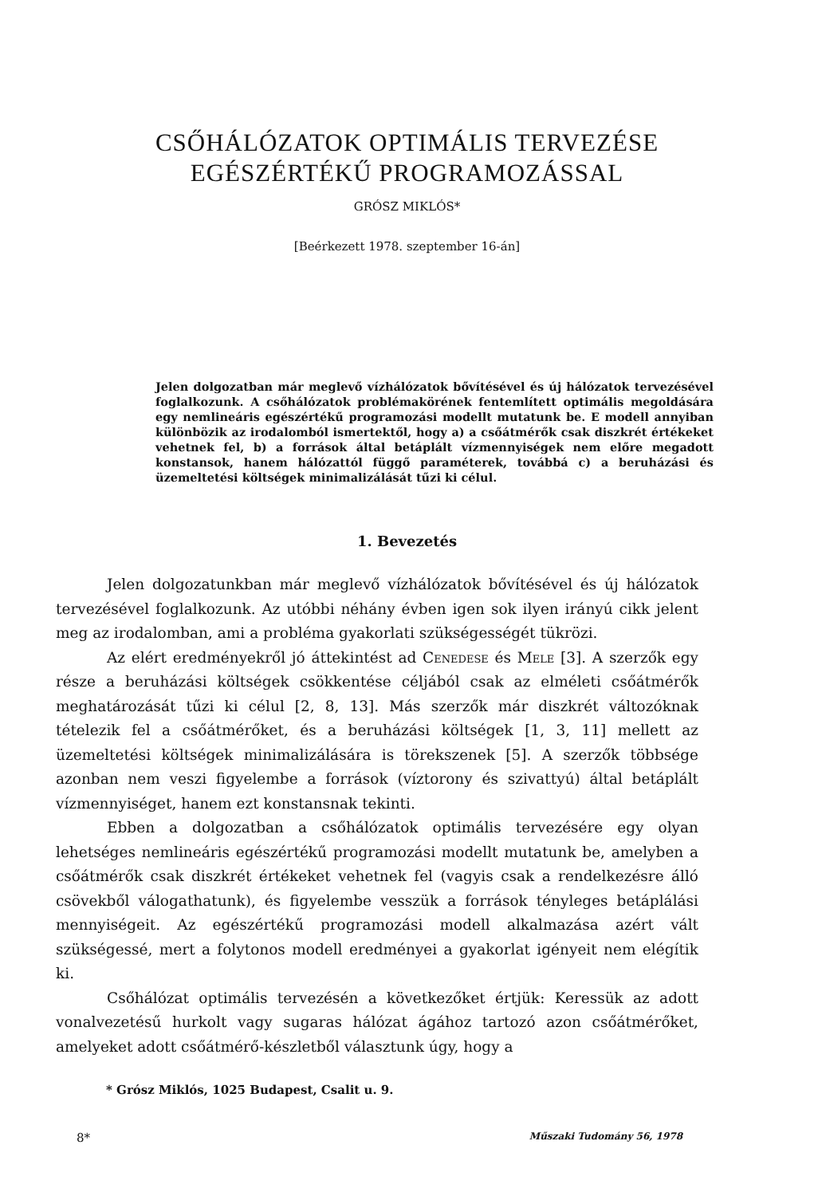CSŐHÁLÓZATOK OPTIMÁLIS TERVEZÉSE
EGÉSZÉRTÉKŰ PROGRAMOZÁSSAL
GRÓSZ MIKLÓS*
[Beérkezett 1978. szeptember 16-án]
Jelen dolgozatban már meglevő vízhálózatok bővítésével és új hálózatok tervezésével foglalkozunk. A csőhálózatok problémakörének fentemlített optimális megoldására egy nemlineáris egészértékű programozási modellt mutatunk be. E modell annyiban különbözik az irodalomból ismertektől, hogy a) a csőátmérők csak diszkrét értékeket vehetnek fel, b) a források által betáplált vízmennyiségek nem előre megadott konstansok, hanem hálózattól függő paraméterek, továbbá c) a beruházási és üzemeltetési költségek minimalizálását tűzi ki célul.
1. Bevezetés
Jelen dolgozatunkban már meglevő vízhálózatok bővítésével és új hálózatok tervezésével foglalkozunk. Az utóbbi néhány évben igen sok ilyen irányú cikk jelent meg az irodalomban, ami a probléma gyakorlati szükségességét tükrözi.
Az elért eredményekről jó áttekintést ad Cenedese és Mele [3]. A szerzők egy része a beruházási költségek csökkentése céljából csak az elméleti csőátmérők meghatározását tűzi ki célul [2, 8, 13]. Más szerzők már diszkrét változóknak tételezik fel a csőátmérőket, és a beruházási költségek [1, 3, 11] mellett az üzemeltetési költségek minimalizálására is törekszenek [5]. A szerzők többsége azonban nem veszi figyelembe a források (víztorony és szivattyú) által betáplált vízmennyiséget, hanem ezt konstansnak tekinti.
Ebben a dolgozatban a csőhálózatok optimális tervezésére egy olyan lehetséges nemlineáris egészértékű programozási modellt mutatunk be, amelyben a csőátmérők csak diszkrét értékeket vehetnek fel (vagyis csak a rendelkezésre álló csövekből válogathatunk), és figyelembe vesszük a források tényleges betáplálási mennyiségeit. Az egészértékű programozási modell alkalmazása azért vált szükségessé, mert a folytonos modell eredményei a gyakorlat igényeit nem elégítik ki.
Csőhálózat optimális tervezésén a következőket értjük: Keressük az adott vonalvezetésű hurkolt vagy sugaras hálózat ágához tartozó azon csőátmérőket, amelyeket adott csőátmérő-készletből választunk úgy, hogy a
* Grósz Miklós, 1025 Budapest, Csalit u. 9.
8* Műszaki Tudomány 56, 1978